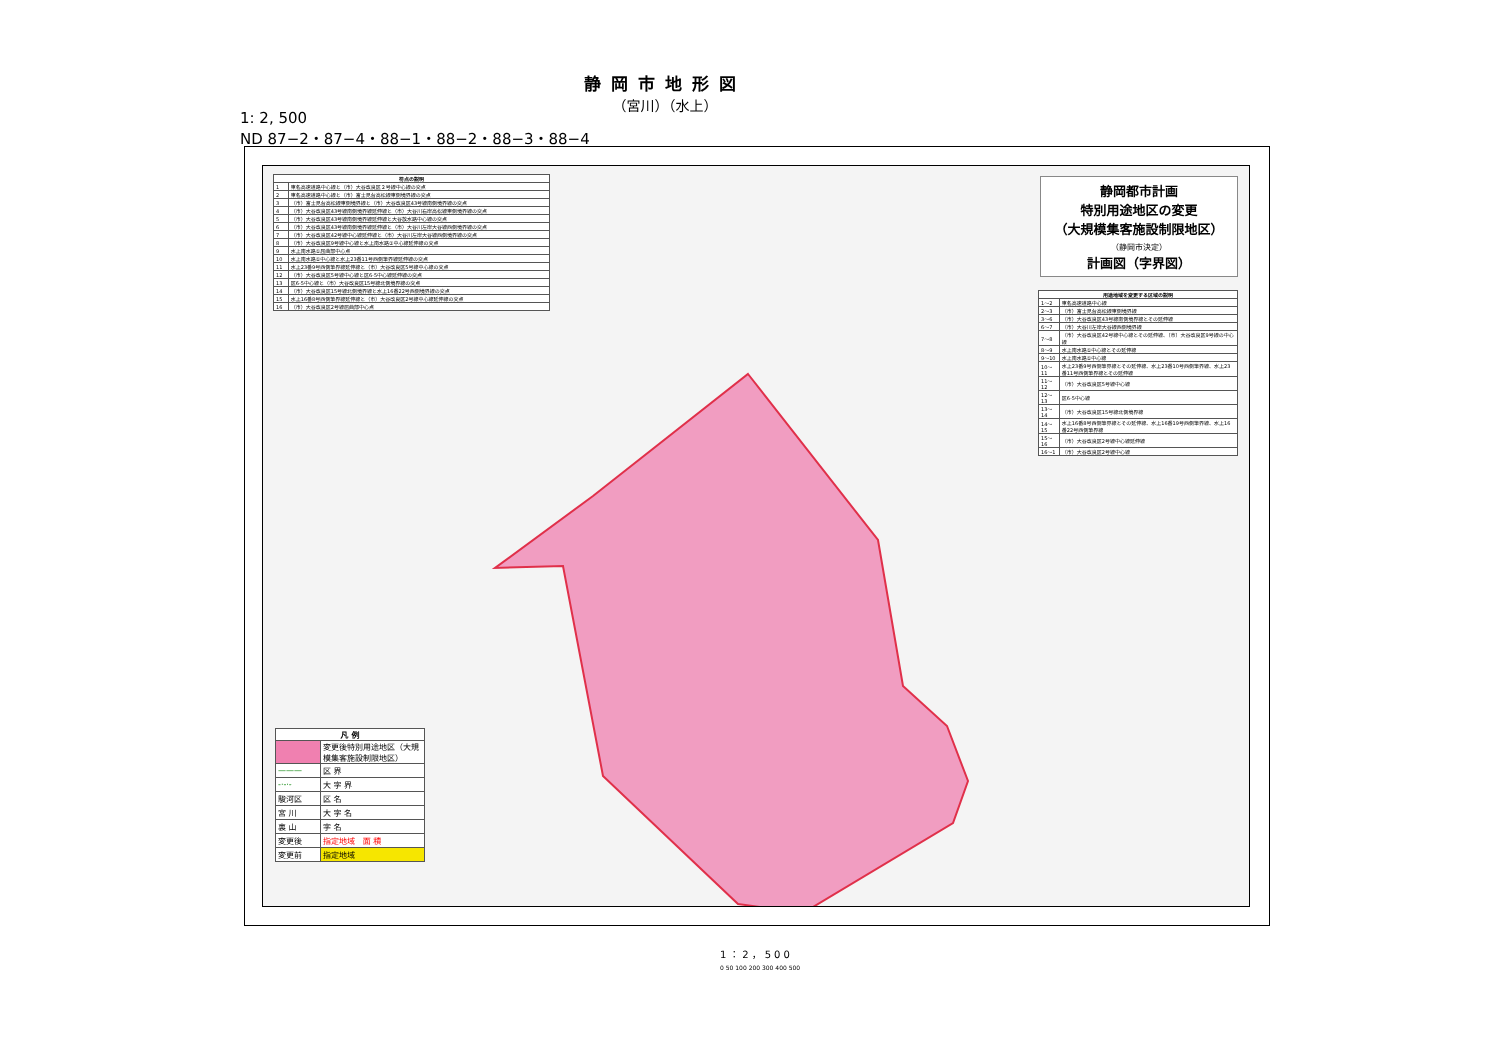静岡市地形図
（宮川）（水上）
1: 2, 500
ND 87−2・87−4・88−1・88−2・88−3・88−4
| 符点の説明 | |
| --- | --- |
| 1 | 東名高速道路中心線と（市）大谷改良区２号線中心線の交点 |
| 2 | 東名高速道路中心線と（市）富士見台高松線東側境界線の交点 |
| 3 | （市）富士見台高松線東側境界線と（市）大谷改良区43号線南側境界線の交点 |
| 4 | （市）大谷改良区43号線南側境界線延伸線と（市）大谷川右岸高松線東側境界線の交点 |
| 5 | （市）大谷改良区43号線南側境界線延伸線と大谷放水路中心線の交点 |
| 6 | （市）大谷改良区43号線南側境界線延伸線と（市）大谷川左岸大谷線西側境界線の交点 |
| 7 | （市）大谷改良区42号線中心線延伸線と（市）大谷川左岸大谷線西側境界線の交点 |
| 8 | （市）大谷改良区9号線中心線と水上南水路①中心線延伸線の交点 |
| 9 | 水上南水路①屈曲部中心点 |
| 10 | 水上南水路①中心線と水上23番11号西側筆界線延伸線の交点 |
| 11 | 水上23番9号西側筆界線延伸線と（市）大谷改良区5号線中心線の交点 |
| 12 | （市）大谷改良区5号線中心線と区6-5中心線延伸線の交点 |
| 13 | 区6-5中心線と（市）大谷改良区15号線北側境界線の交点 |
| 14 | （市）大谷改良区15号線北側境界線と水上16番22号西側境界線の交点 |
| 15 | 水上16番8号西側筆界線延伸線と（市）大谷改良区2号線中心線延伸線の交点 |
| 16 | （市）大谷改良区2号線屈曲部中心点 |
静岡都市計画
特別用途地区の変更
（大規模集客施設制限地区）
（静岡市決定）
計画図（字界図）
| 用途地域を変更する区域の説明 | |
| --- | --- |
| 1〜2 | 東名高速道路中心線 |
| 2〜3 | （市）富士見台高松線東側境界線 |
| 3〜6 | （市）大谷改良区43号線南側境界線とその延伸線 |
| 6〜7 | （市）大谷川左岸大谷線西側境界線 |
| 7〜8 | （市）大谷改良区42号線中心線とその延伸線、（市）大谷改良区9号線の中心線 |
| 8〜9 | 水上南水路①中心線とその延伸線 |
| 9〜10 | 水上南水路①中心線 |
| 10〜11 | 水上23番9号西側筆界線とその延伸線、水上23番10号西側筆界線、水上23番11号西側筆界線とその延伸線 |
| 11〜12 | （市）大谷改良区5号線中心線 |
| 12〜13 | 区6-5中心線 |
| 13〜14 | （市）大谷改良区15号線北側境界線 |
| 14〜15 | 水上16番8号西側筆界線とその延伸線、水上16番19号西側筆界線、水上16番22号西側筆界線 |
| 15〜16 | （市）大谷改良区2号線中心線延伸線 |
| 16〜1 | （市）大谷改良区2号線中心線 |
| 凡 例 | |
| --- | --- |
| | 変更後特別用途地区（大規模集客施設制限地区） |
| ——— | 区 界 |
| -·-·- | 大 字 界 |
| 駿河区 | 区 名 |
| 宮 川 | 大 字 名 |
| 裏 山 | 字 名 |
| 変更後 | 指定地域 面 積 |
| 変更前 | 指定地域 |
1：2，500
0 50 100 200 300 400 500